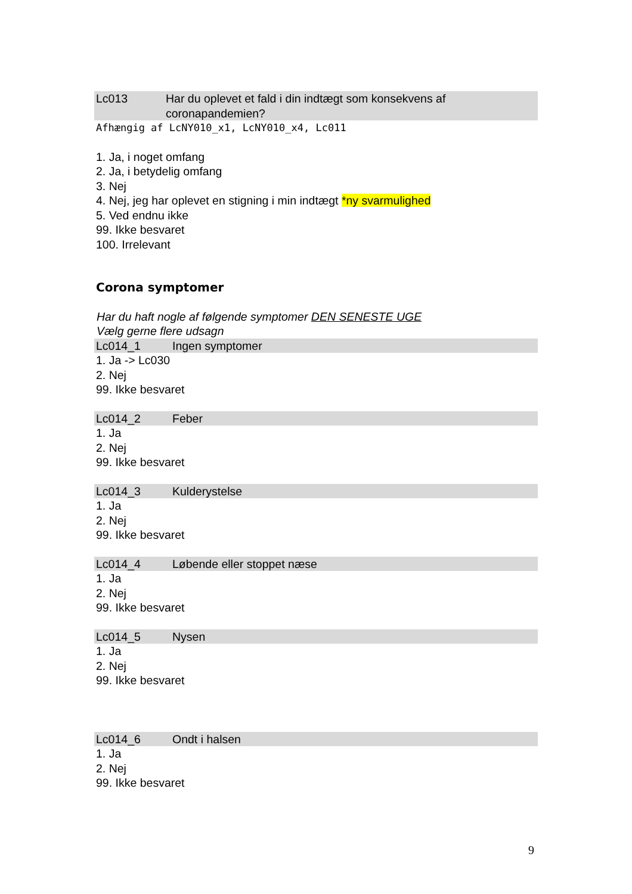Lc013 Har du oplevet et fald i din indtægt som konsekvens af coronapandemien?
Afhængig af LcNY010_x1, LcNY010_x4, Lc011
1. Ja, i noget omfang
2. Ja, i betydelig omfang
3. Nej
4. Nej, jeg har oplevet en stigning i min indtægt *ny svarmulighed
5. Ved endnu ikke
99. Ikke besvaret
100. Irrelevant
Corona symptomer
Har du haft nogle af følgende symptomer DEN SENESTE UGE
Vælg gerne flere udsagn
Lc014_1 Ingen symptomer
1. Ja -> Lc030
2. Nej
99. Ikke besvaret
Lc014_2 Feber
1. Ja
2. Nej
99. Ikke besvaret
Lc014_3 Kulderystelse
1. Ja
2. Nej
99. Ikke besvaret
Lc014_4 Løbende eller stoppet næse
1. Ja
2. Nej
99. Ikke besvaret
Lc014_5 Nysen
1. Ja
2. Nej
99. Ikke besvaret
Lc014_6 Ondt i halsen
1. Ja
2. Nej
99. Ikke besvaret
9